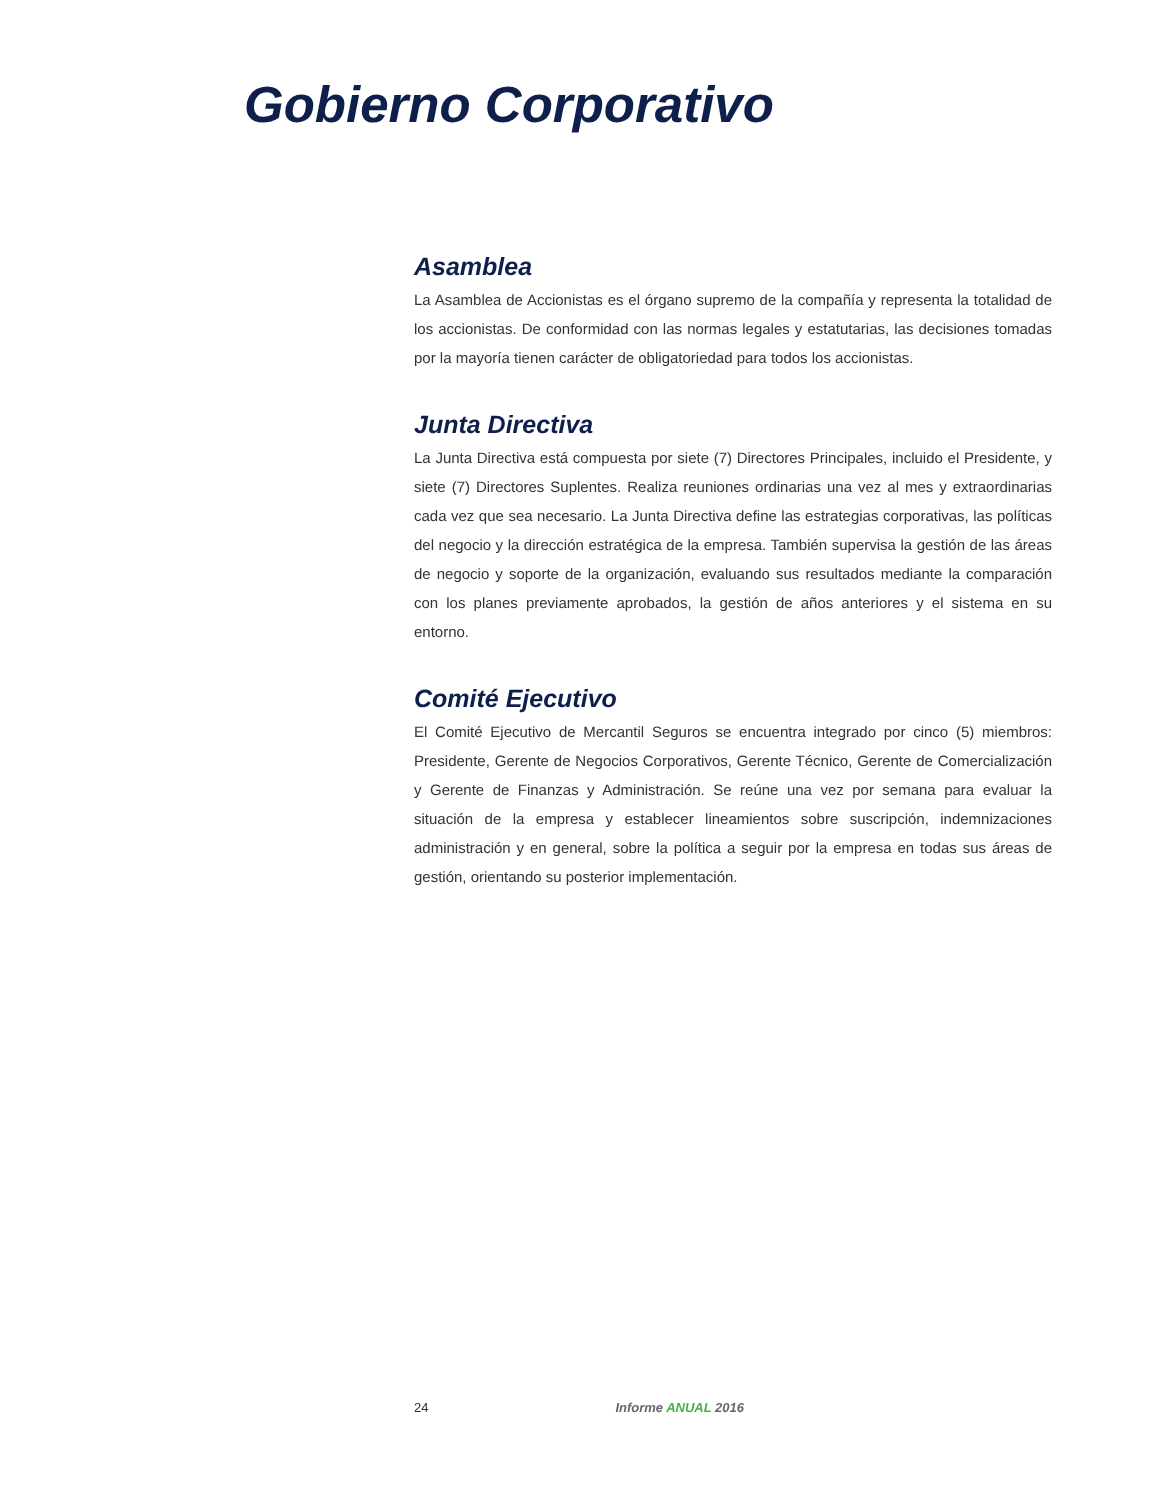Gobierno Corporativo
Asamblea
La Asamblea de Accionistas es el órgano supremo de la compañía y representa la totalidad de los accionistas. De conformidad con las normas legales y estatutarias, las decisiones tomadas por la mayoría tienen carácter de obligatoriedad para todos los accionistas.
Junta Directiva
La Junta Directiva está compuesta por siete (7) Directores Principales, incluido el Presidente, y siete (7) Directores Suplentes. Realiza reuniones ordinarias una vez al mes y extraordinarias cada vez que sea necesario. La Junta Directiva define las estrategias corporativas, las políticas del negocio y la dirección estratégica de la empresa. También supervisa la gestión de las áreas de negocio y soporte de la organización, evaluando sus resultados mediante la comparación con los planes previamente aprobados, la gestión de años anteriores y el sistema en su entorno.
Comité Ejecutivo
El Comité Ejecutivo de Mercantil Seguros se encuentra integrado por cinco (5) miembros: Presidente, Gerente de Negocios Corporativos, Gerente Técnico, Gerente de Comercialización y Gerente de Finanzas y Administración. Se reúne una vez por semana para evaluar la situación de la empresa y establecer lineamientos sobre suscripción, indemnizaciones administración y en general, sobre la política a seguir por la empresa en todas sus áreas de gestión, orientando su posterior implementación.
24 Informe ANUAL 2016